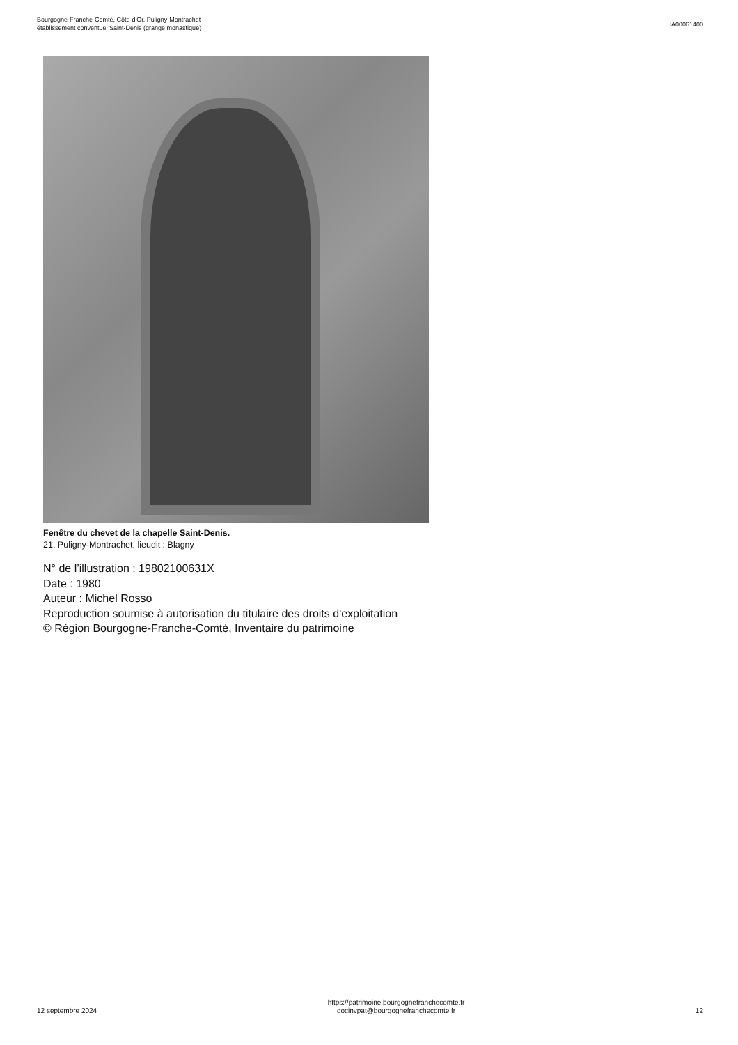Bourgogne-Franche-Comté, Côte-d'Or, Puligny-Montrachet
établissement conventuel Saint-Denis (grange monastique)
IA00061400
Fenêtre du chevet de la chapelle Saint-Denis.
21, Puligny-Montrachet, lieudit : Blagny
N° de l’illustration : 19802100631X
Date : 1980
Auteur : Michel Rosso
Reproduction soumise à autorisation du titulaire des droits d'exploitation
© Région Bourgogne-Franche-Comté, Inventaire du patrimoine
12 septembre 2024
https://patrimoine.bourgognefranchecomte.fr
docinvpat@bourgognefranchecomte.fr
12